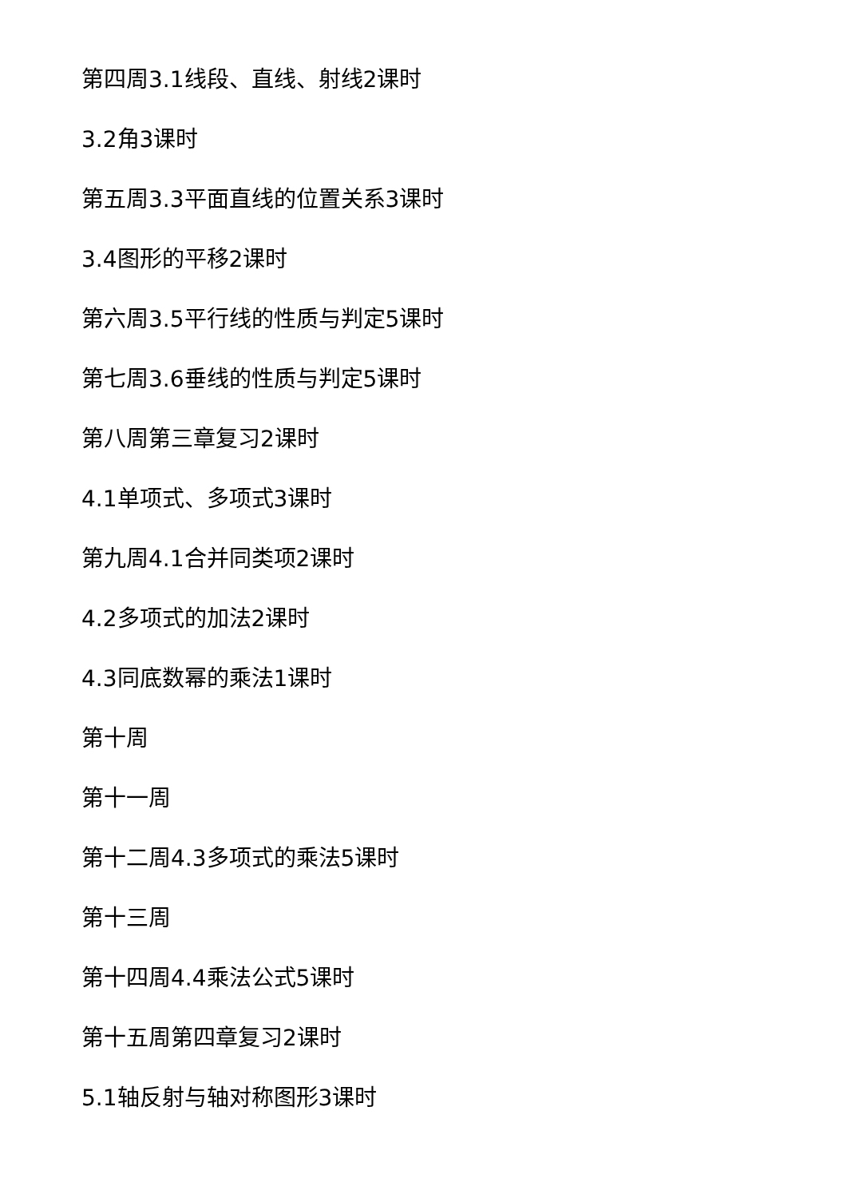第四周3.1线段、直线、射线2课时
3.2角3课时
第五周3.3平面直线的位置关系3课时
3.4图形的平移2课时
第六周3.5平行线的性质与判定5课时
第七周3.6垂线的性质与判定5课时
第八周第三章复习2课时
4.1单项式、多项式3课时
第九周4.1合并同类项2课时
4.2多项式的加法2课时
4.3同底数幂的乘法1课时
第十周
第十一周
第十二周4.3多项式的乘法5课时
第十三周
第十四周4.4乘法公式5课时
第十五周第四章复习2课时
5.1轴反射与轴对称图形3课时